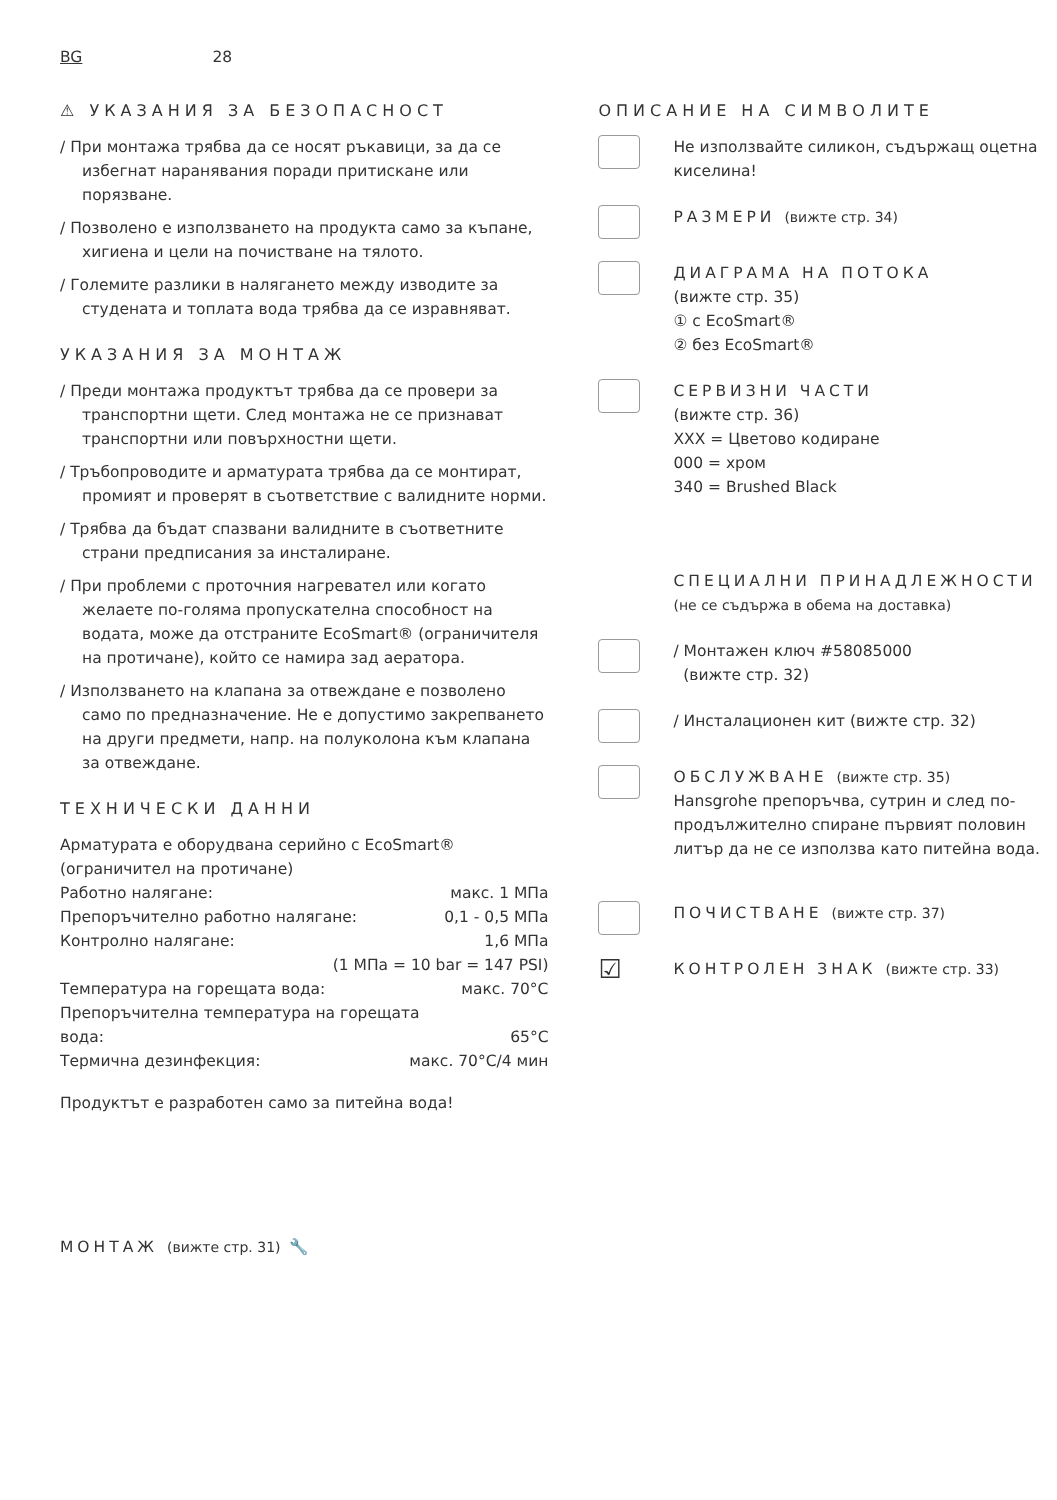BG 28
⚠ УКАЗАНИЯ ЗА БЕЗОПАСНОСТ
/ При монтажа трябва да се носят ръкавици, за да се избегнат наранявания поради притискане или порязване.
/ Позволено е използването на продукта само за къпане, хигиена и цели на почистване на тялото.
/ Големите разлики в налягането между изводите за студената и топлата вода трябва да се изравняват.
УКАЗАНИЯ ЗА МОНТАЖ
/ Преди монтажа продуктът трябва да се провери за транспортни щети. След монтажа не се признават транспортни или повърхностни щети.
/ Тръбопроводите и арматурата трябва да се монтират, промият и проверят в съответствие с валидните норми.
/ Трябва да бъдат спазвани валидните в съответните страни предписания за инсталиране.
/ При проблеми с проточния нагревател или когато желаете по-голяма пропускателна способност на водата, може да отстраните EcoSmart® (ограничителя на протичане), който се намира зад аератора.
/ Използването на клапана за отвеждане е позволено само по предназначение. Не е допустимо закрепването на други предмети, напр. на полуколона към клапана за отвеждане.
ТЕХНИЧЕСКИ ДАННИ
Арматурата е оборудвана серийно с EcoSmart® (ограничител на протичане)
Работно налягане: макс. 1 MПa
Препоръчително работно налягане: 0,1 - 0,5 MПa
Контролно налягане: 1,6 MПa
(1 MПa = 10 bar = 147 PSI)
Температура на горещата вода: макс. 70°C
Препоръчителна температура на горещата
вода: 65°C
Термична дезинфекция: макс. 70°C/4 мин
Продуктът е разработен само за питейна вода!
ОПИСАНИЕ НА СИМВОЛИТЕ
Не използвайте силикон, съдържащ оцетна киселина!
РАЗМЕРИ (вижте стр. 34)
ДИАГРАМА НА ПОТОКА
(вижте стр. 35)
① с EcoSmart®
② без EcoSmart®
СЕРВИЗНИ ЧАСТИ
(вижте стр. 36)
XXX = Цветово кодиране
000 = хром
340 = Brushed Black
СПЕЦИАЛНИ ПРИНАДЛЕЖНОСТИ (не се съдържа в обема на доставка)
/ Монтажен ключ #58085000
(вижте стр. 32)
/ Инсталационен кит (вижте стр. 32)
ОБСЛУЖВАНЕ (вижте стр. 35)
Hansgrohe препоръчва, сутрин и след по-продължително спиране първият половин литър да не се използва като питейна вода.
ПОЧИСТВАНЕ (вижте стр. 37)
☑
КОНТРОЛЕН ЗНАК (вижте стр. 33)
МОНТАЖ (вижте стр. 31) 🔧